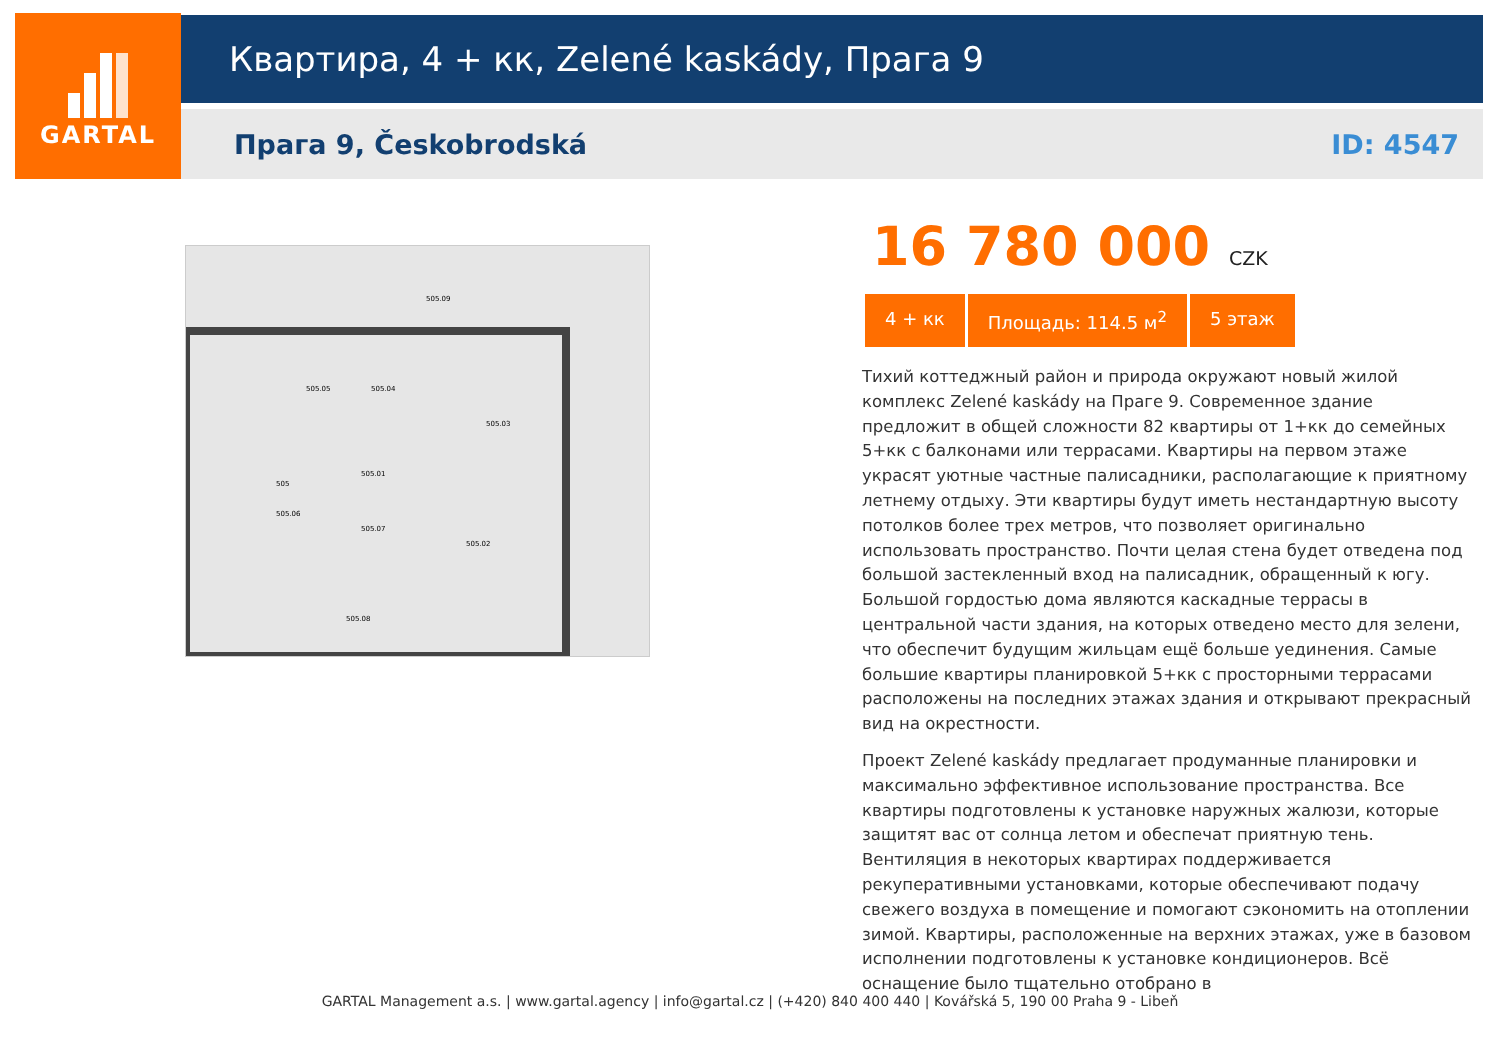GARTAL
Квартира, 4 + кк, Zelené kaskády, Прага 9
Прага 9, Českobrodská ID: 4547
505.09
505.05
505.04
505.03
505.01
505.02
505.06
505.07
505.08
505
16 780 000 CZK
4 + кк Площадь: 114.5 м<sup>2</sup> 5 этаж
Тихий коттеджный район и природа окружают новый жилой комплекс Zelené kaskády на Праге 9. Современное здание предложит в общей сложности 82 квартиры от 1+кк до семейных 5+кк с балконами или террасами. Квартиры на первом этаже украсят уютные частные палисадники, располагающие к приятному летнему отдыху. Эти квартиры будут иметь нестандартную высоту потолков более трех метров, что позволяет оригинально использовать пространство. Почти целая стена будет отведена под большой застекленный вход на палисадник, обращенный к югу. Большой гордостью дома являются каскадные террасы в центральной части здания, на которых отведено место для зелени, что обеспечит будущим жильцам ещё больше уединения. Самые большие квартиры планировкой 5+кк с просторными террасами расположены на последних этажах здания и открывают прекрасный вид на окрестности.
Проект Zelené kaskády предлагает продуманные планировки и максимально эффективное использование пространства. Все квартиры подготовлены к установке наружных жалюзи, которые защитят вас от солнца летом и обеспечат приятную тень. Вентиляция в некоторых квартирах поддерживается рекуперативными установками, которые обеспечивают подачу свежего воздуха в помещение и помогают сэкономить на отоплении зимой. Квартиры, расположенные на верхних этажах, уже в базовом исполнении подготовлены к установке кондиционеров. Всё оснащение было тщательно отобрано в
GARTAL Management a.s. | www.gartal.agency | info@gartal.cz | (+420) 840 400 440 | Kovářská 5, 190 00 Praha 9 - Libeň